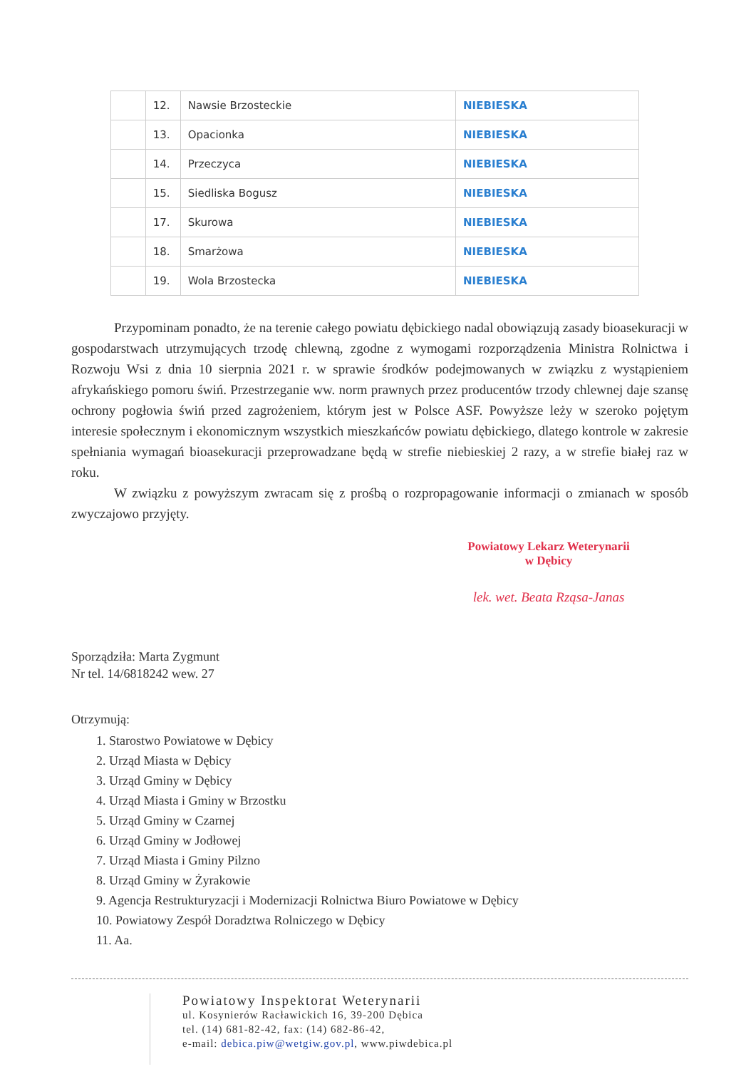| | 12. | Nawsie Brzosteckie | NIEBIESKA |
| | 13. | Opacionka | NIEBIESKA |
| | 14. | Przeczyca | NIEBIESKA |
| | 15. | Siedliska Bogusz | NIEBIESKA |
| | 17. | Skurowa | NIEBIESKA |
| | 18. | Smarżowa | NIEBIESKA |
| | 19. | Wola Brzostecka | NIEBIESKA |
Przypominam ponadto, że na terenie całego powiatu dębickiego nadal obowiązują zasady bioasekuracji w gospodarstwach utrzymujących trzodę chlewną, zgodne z wymogami rozporządzenia Ministra Rolnictwa i Rozwoju Wsi z dnia 10 sierpnia 2021 r. w sprawie środków podejmowanych w związku z wystąpieniem afrykańskiego pomoru świń. Przestrzeganie ww. norm prawnych przez producentów trzody chlewnej daje szansę ochrony pogłowia świń przed zagrożeniem, którym jest w Polsce ASF. Powyższe leży w szeroko pojętym interesie społecznym i ekonomicznym wszystkich mieszkańców powiatu dębickiego, dlatego kontrole w zakresie spełniania wymagań bioasekuracji przeprowadzane będą w strefie niebieskiej 2 razy, a w strefie białej raz w roku.
W związku z powyższym zwracam się z prośbą o rozpropagowanie informacji o zmianach w sposób zwyczajowo przyjęty.
Powiatowy Lekarz Weterynarii
w Dębicy
lek. wet. Beata Rząsa-Janas
Sporządziła: Marta Zygmunt
Nr tel. 14/6818242 wew. 27
Otrzymują:
1. Starostwo Powiatowe w Dębicy
2. Urząd Miasta w Dębicy
3. Urząd Gminy w Dębicy
4. Urząd Miasta i Gminy w Brzostku
5. Urząd Gminy w Czarnej
6. Urząd Gminy w Jodłowej
7. Urząd Miasta i Gminy Pilzno
8. Urząd Gminy w Żyrakowie
9. Agencja Restrukturyzacji i Modernizacji Rolnictwa Biuro Powiatowe w Dębicy
10. Powiatowy Zespół Doradztwa Rolniczego w Dębicy
11. Aa.
Powiatowy Inspektorat Weterynarii
ul. Kosynierów Racławickich 16, 39-200 Dębica
tel. (14) 681-82-42, fax: (14) 682-86-42,
e-mail: debica.piw@wetgiw.gov.pl, www.piwdebica.pl